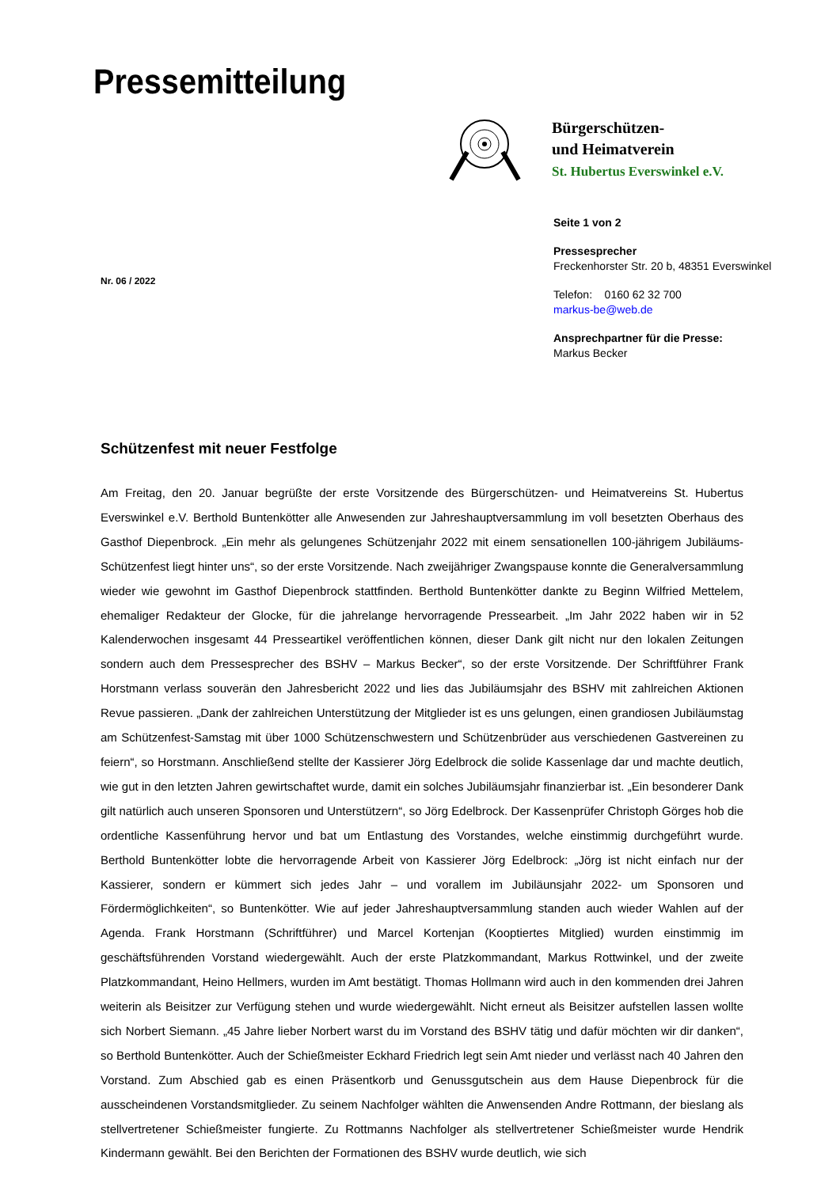Pressemitteilung
Bürgerschützen-
und Heimatverein
St. Hubertus Everswinkel e.V.
Seite 1 von 2
Pressesprecher
Freckenhorster Str. 20 b, 48351 Everswinkel
Telefon: 0160 62 32 700
markus-be@web.de
Ansprechpartner für die Presse:
Markus Becker
Nr. 06 / 2022
Schützenfest mit neuer Festfolge
Am Freitag, den 20. Januar begrüßte der erste Vorsitzende des Bürgerschützen- und Heimatvereins St. Hubertus Everswinkel e.V. Berthold Buntenkötter alle Anwesenden zur Jahreshauptversammlung im voll besetzten Oberhaus des Gasthof Diepenbrock. „Ein mehr als gelungenes Schützenjahr 2022 mit einem sensationellen 100-jährigem Jubiläums-Schützenfest liegt hinter uns“, so der erste Vorsitzende. Nach zweijähriger Zwangspause konnte die Generalversammlung wieder wie gewohnt im Gasthof Diepenbrock stattfinden. Berthold Buntenkötter dankte zu Beginn Wilfried Mettelem, ehemaliger Redakteur der Glocke, für die jahrelange hervorragende Pressearbeit. „Im Jahr 2022 haben wir in 52 Kalenderwochen insgesamt 44 Presseartikel veröffentlichen können, dieser Dank gilt nicht nur den lokalen Zeitungen sondern auch dem Pressesprecher des BSHV – Markus Becker“, so der erste Vorsitzende. Der Schriftführer Frank Horstmann verlass souverän den Jahresbericht 2022 und lies das Jubiläumsjahr des BSHV mit zahlreichen Aktionen Revue passieren. „Dank der zahlreichen Unterstützung der Mitglieder ist es uns gelungen, einen grandiosen Jubiläumstag am Schützenfest-Samstag mit über 1000 Schützenschwestern und Schützenbrüder aus verschiedenen Gastvereinen zu feiern“, so Horstmann. Anschließend stellte der Kassierer Jörg Edelbrock die solide Kassenlage dar und machte deutlich, wie gut in den letzten Jahren gewirtschaftet wurde, damit ein solches Jubiläumsjahr finanzierbar ist. „Ein besonderer Dank gilt natürlich auch unseren Sponsoren und Unterstützern“, so Jörg Edelbrock. Der Kassenprüfer Christoph Görges hob die ordentliche Kassenführung hervor und bat um Entlastung des Vorstandes, welche einstimmig durchgeführt wurde. Berthold Buntenkötter lobte die hervorragende Arbeit von Kassierer Jörg Edelbrock: „Jörg ist nicht einfach nur der Kassierer, sondern er kümmert sich jedes Jahr – und vorallem im Jubiläunsjahr 2022- um Sponsoren und Fördermöglichkeiten“, so Buntenkötter. Wie auf jeder Jahreshauptversammlung standen auch wieder Wahlen auf der Agenda. Frank Horstmann (Schriftführer) und Marcel Kortenjan (Kooptiertes Mitglied) wurden einstimmig im geschäftsführenden Vorstand wiedergewählt. Auch der erste Platzkommandant, Markus Rottwinkel, und der zweite Platzkommandant, Heino Hellmers, wurden im Amt bestätigt. Thomas Hollmann wird auch in den kommenden drei Jahren weiterin als Beisitzer zur Verfügung stehen und wurde wiedergewählt. Nicht erneut als Beisitzer aufstellen lassen wollte sich Norbert Siemann. „45 Jahre lieber Norbert warst du im Vorstand des BSHV tätig und dafür möchten wir dir danken“, so Berthold Buntenkötter. Auch der Schießmeister Eckhard Friedrich legt sein Amt nieder und verlässt nach 40 Jahren den Vorstand. Zum Abschied gab es einen Präsentkorb und Genussgutschein aus dem Hause Diepenbrock für die ausscheindenen Vorstandsmitglieder. Zu seinem Nachfolger wählten die Anwensenden Andre Rottmann, der bieslang als stellvertretener Schießmeister fungierte. Zu Rottmanns Nachfolger als stellvertretener Schießmeister wurde Hendrik Kindermann gewählt. Bei den Berichten der Formationen des BSHV wurde deutlich, wie sich